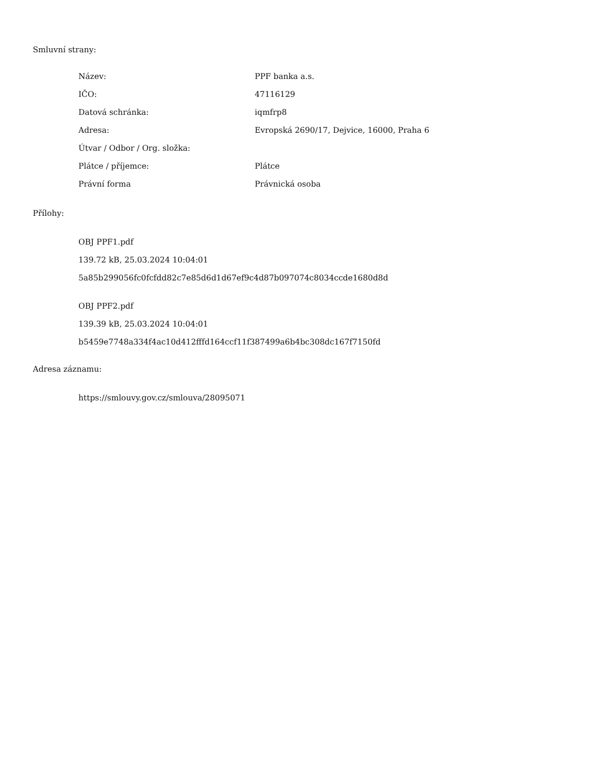Smluvní strany:
| Název: | PPF banka a.s. |
| IČO: | 47116129 |
| Datová schránka: | iqmfrp8 |
| Adresa: | Evropská 2690/17, Dejvice, 16000, Praha 6 |
| Útvar / Odbor / Org. složka: | |
| Plátce / příjemce: | Plátce |
| Právní forma | Právnická osoba |
Přílohy:
OBJ PPF1.pdf
139.72 kB, 25.03.2024 10:04:01
5a85b299056fc0fcfdd82c7e85d6d1d67ef9c4d87b097074c8034ccde1680d8d
OBJ PPF2.pdf
139.39 kB, 25.03.2024 10:04:01
b5459e7748a334f4ac10d412fffd164ccf11f387499a6b4bc308dc167f7150fd
Adresa záznamu:
https://smlouvy.gov.cz/smlouva/28095071